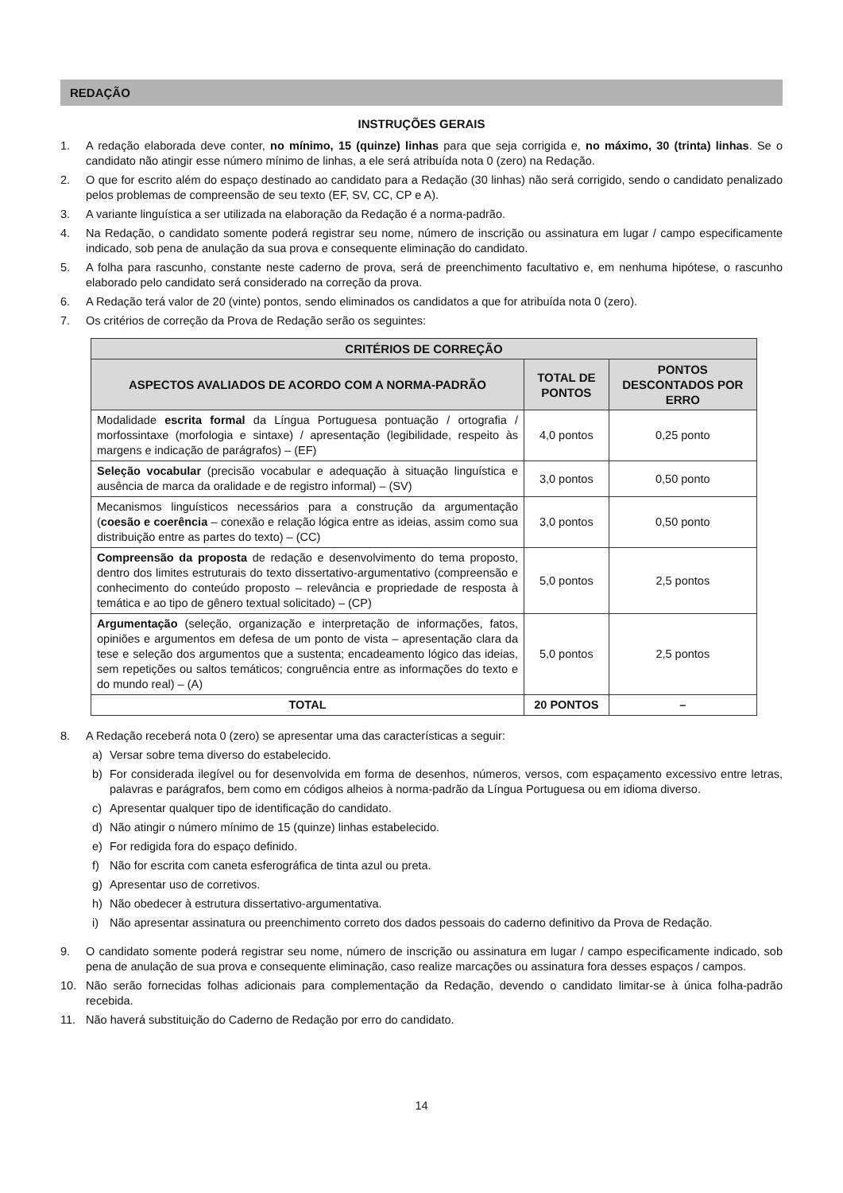REDAÇÃO
INSTRUÇÕES GERAIS
1. A redação elaborada deve conter, no mínimo, 15 (quinze) linhas para que seja corrigida e, no máximo, 30 (trinta) linhas. Se o candidato não atingir esse número mínimo de linhas, a ele será atribuída nota 0 (zero) na Redação.
2. O que for escrito além do espaço destinado ao candidato para a Redação (30 linhas) não será corrigido, sendo o candidato penalizado pelos problemas de compreensão de seu texto (EF, SV, CC, CP e A).
3. A variante linguística a ser utilizada na elaboração da Redação é a norma-padrão.
4. Na Redação, o candidato somente poderá registrar seu nome, número de inscrição ou assinatura em lugar / campo especificamente indicado, sob pena de anulação da sua prova e consequente eliminação do candidato.
5. A folha para rascunho, constante neste caderno de prova, será de preenchimento facultativo e, em nenhuma hipótese, o rascunho elaborado pelo candidato será considerado na correção da prova.
6. A Redação terá valor de 20 (vinte) pontos, sendo eliminados os candidatos a que for atribuída nota 0 (zero).
7. Os critérios de correção da Prova de Redação serão os seguintes:
| CRITÉRIOS DE CORREÇÃO | | |
| --- | --- | --- |
| ASPECTOS AVALIADOS DE ACORDO COM A NORMA-PADRÃO | TOTAL DE PONTOS | PONTOS DESCONTADOS POR ERRO |
| Modalidade escrita formal da Língua Portuguesa pontuação / ortografia / morfossintaxe (morfologia e sintaxe) / apresentação (legibilidade, respeito às margens e indicação de parágrafos) – (EF) | 4,0 pontos | 0,25 ponto |
| Seleção vocabular (precisão vocabular e adequação à situação linguística e ausência de marca da oralidade e de registro informal) – (SV) | 3,0 pontos | 0,50 ponto |
| Mecanismos linguísticos necessários para a construção da argumentação ( coesão e coerência – conexão e relação lógica entre as ideias, assim como sua distribuição entre as partes do texto) – (CC) | 3,0 pontos | 0,50 ponto |
| Compreensão da proposta de redação e desenvolvimento do tema proposto, dentro dos limites estruturais do texto dissertativo-argumentativo (compreensão e conhecimento do conteúdo proposto – relevância e propriedade de resposta à temática e ao tipo de gênero textual solicitado) – (CP) | 5,0 pontos | 2,5 pontos |
| Argumentação (seleção, organização e interpretação de informações, fatos, opiniões e argumentos em defesa de um ponto de vista – apresentação clara da tese e seleção dos argumentos que a sustenta; encadeamento lógico das ideias, sem repetições ou saltos temáticos; congruência entre as informações do texto e do mundo real) – (A) | 5,0 pontos | 2,5 pontos |
| TOTAL | 20 PONTOS | – |
8. A Redação receberá nota 0 (zero) se apresentar uma das características a seguir:
a) Versar sobre tema diverso do estabelecido.
b) For considerada ilegível ou for desenvolvida em forma de desenhos, números, versos, com espaçamento excessivo entre letras, palavras e parágrafos, bem como em códigos alheios à norma-padrão da Língua Portuguesa ou em idioma diverso.
c) Apresentar qualquer tipo de identificação do candidato.
d) Não atingir o número mínimo de 15 (quinze) linhas estabelecido.
e) For redigida fora do espaço definido.
f) Não for escrita com caneta esferográfica de tinta azul ou preta.
g) Apresentar uso de corretivos.
h) Não obedecer à estrutura dissertativo-argumentativa.
i) Não apresentar assinatura ou preenchimento correto dos dados pessoais do caderno definitivo da Prova de Redação.
9. O candidato somente poderá registrar seu nome, número de inscrição ou assinatura em lugar / campo especificamente indicado, sob pena de anulação de sua prova e consequente eliminação, caso realize marcações ou assinatura fora desses espaços / campos.
10. Não serão fornecidas folhas adicionais para complementação da Redação, devendo o candidato limitar-se à única folha-padrão recebida.
11. Não haverá substituição do Caderno de Redação por erro do candidato.
14